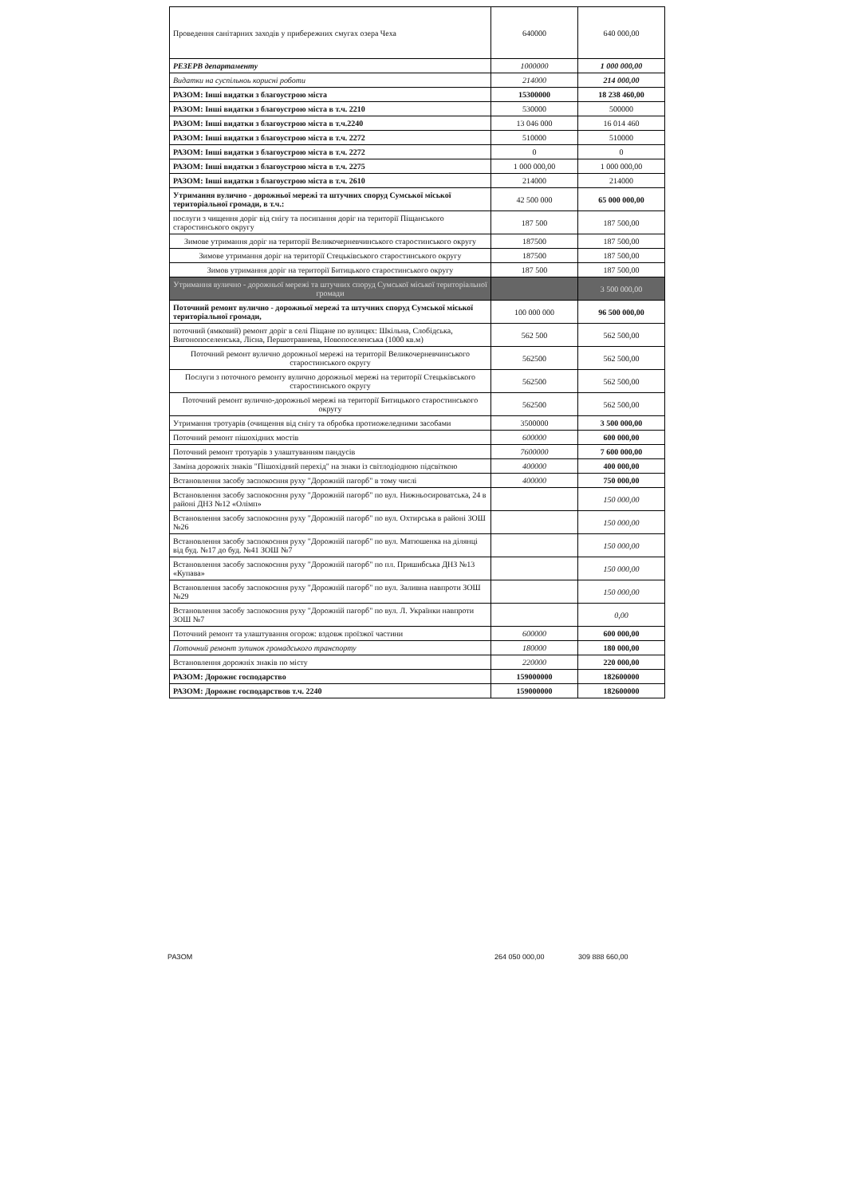| Проведення санітарних заходів у прибережних смугах озера Чеха | 640000 | 640 000,00 |
| РЕЗЕРВ департаменту | 1000000 | 1 000 000,00 |
| Видатки на суспільноь корисні роботи | 214000 | 214 000,00 |
| РАЗОМ: Інші видатки з благоустрою міста | 15300000 | 18 238 460,00 |
| РАЗОМ: Інші видатки з благоустрою міста в т.ч. 2210 | 530000 | 500000 |
| РАЗОМ: Інші видатки з благоустрою міста в т.ч.2240 | 13 046 000 | 16 014 460 |
| РАЗОМ: Інші видатки з благоустрою міста в т.ч. 2272 | 510000 | 510000 |
| РАЗОМ: Інші видатки з благоустрою міста в т.ч. 2272 | 0 | 0 |
| РАЗОМ: Інші видатки з благоустрою міста в т.ч. 2275 | 1 000 000,00 | 1 000 000,00 |
| РАЗОМ: Інші видатки з благоустрою міста в т.ч. 2610 | 214000 | 214000 |
| Утримання вулично - дорожньої мережі та штучних споруд Сумської міської територіальної громади, в т.ч.: | 42 500 000 | 65 000 000,00 |
| послуги з чищення доріг від снігу та посипання доріг на території Піщанського старостинського округу | 187 500 | 187 500,00 |
| Зимове утримання доріг на території Великочерневчинського старостинського округу | 187500 | 187 500,00 |
| Зимове утримання доріг на території Стецьківського старостинського округу | 187500 | 187 500,00 |
| Зимов утримання доріг на території Битицького старостинського округу | 187 500 | 187 500,00 |
| Утримання вулично - дорожньої мережі та штучних споруд Сумської міської територіальної громади | | 3 500 000,00 |
| Поточний ремонт вулично - дорожньої мережі та штучних споруд Сумської міської територіальної громади, | 100 000 000 | 96 500 000,00 |
| поточний (ямковий) ремонт доріг в селі Піщане по вулицях: Шкільна, Слобідська, Вигонопоселенська, Лісна, Першотравнева, Новопоселенська (1000 кв.м) | 562 500 | 562 500,00 |
| Поточний ремонт вулично дорожньої мережі на території Великочерневчинського старостинського округу | 562500 | 562 500,00 |
| Послуги з поточного ремонту вулично дорожньої мережі на території Стецьківського старостинського округу | 562500 | 562 500,00 |
| Поточний ремонт вулично-дорожньої мережі на території Битицького старостинського округу | 562500 | 562 500,00 |
| Утримання тротуарів (очищення від снігу та обробка протиожеледними засобами | 3500000 | 3 500 000,00 |
| Поточний ремонт пішохідних мостів | 600000 | 600 000,00 |
| Поточний ремонт тротуарів з улаштуванням пандусів | 7600000 | 7 600 000,00 |
| Заміна дорожніх знаків "Пішохідний перехід" на знаки із світлодіодною підсвіткою | 400000 | 400 000,00 |
| Встановлення засобу заспокоєння руху "Дорожній пагорб" в тому числі | 400000 | 750 000,00 |
| Встановлення засобу заспокоєння руху "Дорожній пагорб" по вул. Нижньосироватська, 24 в районі ДНЗ №12 «Олімп» | | 150 000,00 |
| Встановлення засобу заспокоєння руху "Дорожній пагорб" по вул. Охтирська в районі ЗОШ №26 | | 150 000,00 |
| Встановлення засобу заспокоєння руху "Дорожній пагорб" по вул. Матюшенка на ділянці від буд. №17 до буд. №41 ЗОШ №7 | | 150 000,00 |
| Встановлення засобу заспокоєння руху "Дорожній пагорб" по пл. Пришибська ДНЗ №13 «Купава» | | 150 000,00 |
| Встановлення засобу заспокоєння руху "Дорожній пагорб" по вул. Заливна навпроти ЗОШ №29 | | 150 000,00 |
| Встановлення засобу заспокоєння руху "Дорожній пагорб" по вул. Л. Українки навпроти ЗОШ №7 | | 0,00 |
| Поточний ремонт та улаштування огорож: вздовж проїзжої частини | 600000 | 600 000,00 |
| Поточний ремонт зупинок громадського транспорту | 180000 | 180 000,00 |
| Встановлення дорожніх знаків по місту | 220000 | 220 000,00 |
| РАЗОМ: Дорожнє господарство | 159000000 | 182600000 |
| РАЗОМ: Дорожнє господарствов т.ч. 2240 | 159000000 | 182600000 |
РАЗОМ 264 050 000,00 309 888 660,00